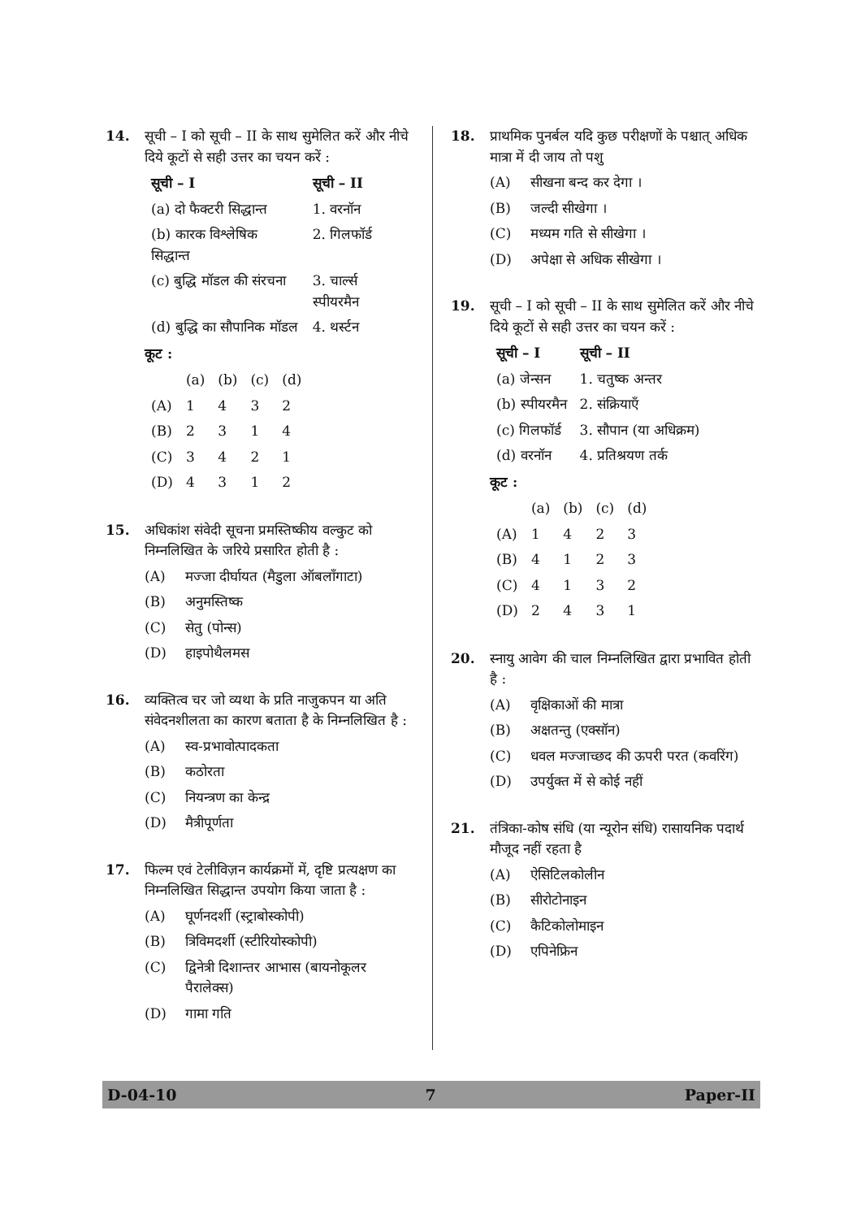14. सूची – I को सूची – II के साथ सुमेलित करें और नीचे दिये कूटों से सही उत्तर का चयन करें :
| सूची – I | सूची – II |
| --- | --- |
| (a) दो फैक्टरी सिद्धान्त | 1. वरनॉन |
| (b) कारक विश्लेषिक सिद्धान्त | 2. गिलफॉर्ड |
| (c) बुद्धि मॉडल की संरचना | 3. चार्ल्स स्पीयरमैन |
| (d) बुद्धि का सौपानिक मॉडल | 4. थर्स्टन |
कूट :
| | (a) | (b) | (c) | (d) |
| (A) | 1 | 4 | 3 | 2 |
| (B) | 2 | 3 | 1 | 4 |
| (C) | 3 | 4 | 2 | 1 |
| (D) | 4 | 3 | 1 | 2 |
15. अधिकांश संवेदी सूचना प्रमस्तिष्कीय वल्कुट को निम्नलिखित के जरिये प्रसारित होती है :
(A) मज्जा दीर्घायत (मैडुला ऑबलाँगाटा)
(B) अनुमस्तिष्क
(C) सेतु (पोन्स)
(D) हाइपोथैलमस
16. व्यक्तित्व चर जो व्यथा के प्रति नाजुकपन या अति संवेदनशीलता का कारण बताता है के निम्नलिखित है :
(A) स्व-प्रभावोत्पादकता
(B) कठोरता
(C) नियन्त्रण का केन्द्र
(D) मैत्रीपूर्णता
17. फिल्म एवं टेलीविज़न कार्यक्रमों में, दृष्टि प्रत्यक्षण का निम्नलिखित सिद्धान्त उपयोग किया जाता है :
(A) घूर्णनदर्शी (स्ट्राबोस्कोपी)
(B) त्रिविमदर्शी (स्टीरियोस्कोपी)
(C) द्विनेत्री दिशान्तर आभास (बायनोकूलर पैरालेक्स)
(D) गामा गति
18. प्राथमिक पुनर्बल यदि कुछ परीक्षणों के पश्चात् अधिक मात्रा में दी जाय तो पशु
(A) सीखना बन्द कर देगा ।
(B) जल्दी सीखेगा ।
(C) मध्यम गति से सीखेगा ।
(D) अपेक्षा से अधिक सीखेगा ।
19. सूची – I को सूची – II के साथ सुमेलित करें और नीचे दिये कूटों से सही उत्तर का चयन करें :
| सूची – I | सूची – II |
| --- | --- |
| (a) जेन्सन | 1. चतुष्क अन्तर |
| (b) स्पीयरमैन | 2. संक्रियाएँ |
| (c) गिलफॉर्ड | 3. सौपान (या अधिक्रम) |
| (d) वरनॉन | 4. प्रतिश्रयण तर्क |
कूट :
| | (a) | (b) | (c) | (d) |
| (A) | 1 | 4 | 2 | 3 |
| (B) | 4 | 1 | 2 | 3 |
| (C) | 4 | 1 | 3 | 2 |
| (D) | 2 | 4 | 3 | 1 |
20. स्नायु आवेग की चाल निम्नलिखित द्वारा प्रभावित होती है :
(A) वृक्षिकाओं की मात्रा
(B) अक्षतन्तु (एक्सॉन)
(C) धवल मज्जाच्छद की ऊपरी परत (कवरिंग)
(D) उपर्युक्त में से कोई नहीं
21. तंत्रिका-कोष संधि (या न्यूरोन संधि) रासायनिक पदार्थ मौजूद नहीं रहता है
(A) ऐसिटिलकोलीन
(B) सीरोटोनाइन
(C) कैटिकोलोमाइन
(D) एपिनेफ्रिन
D-04-10 7 Paper-II